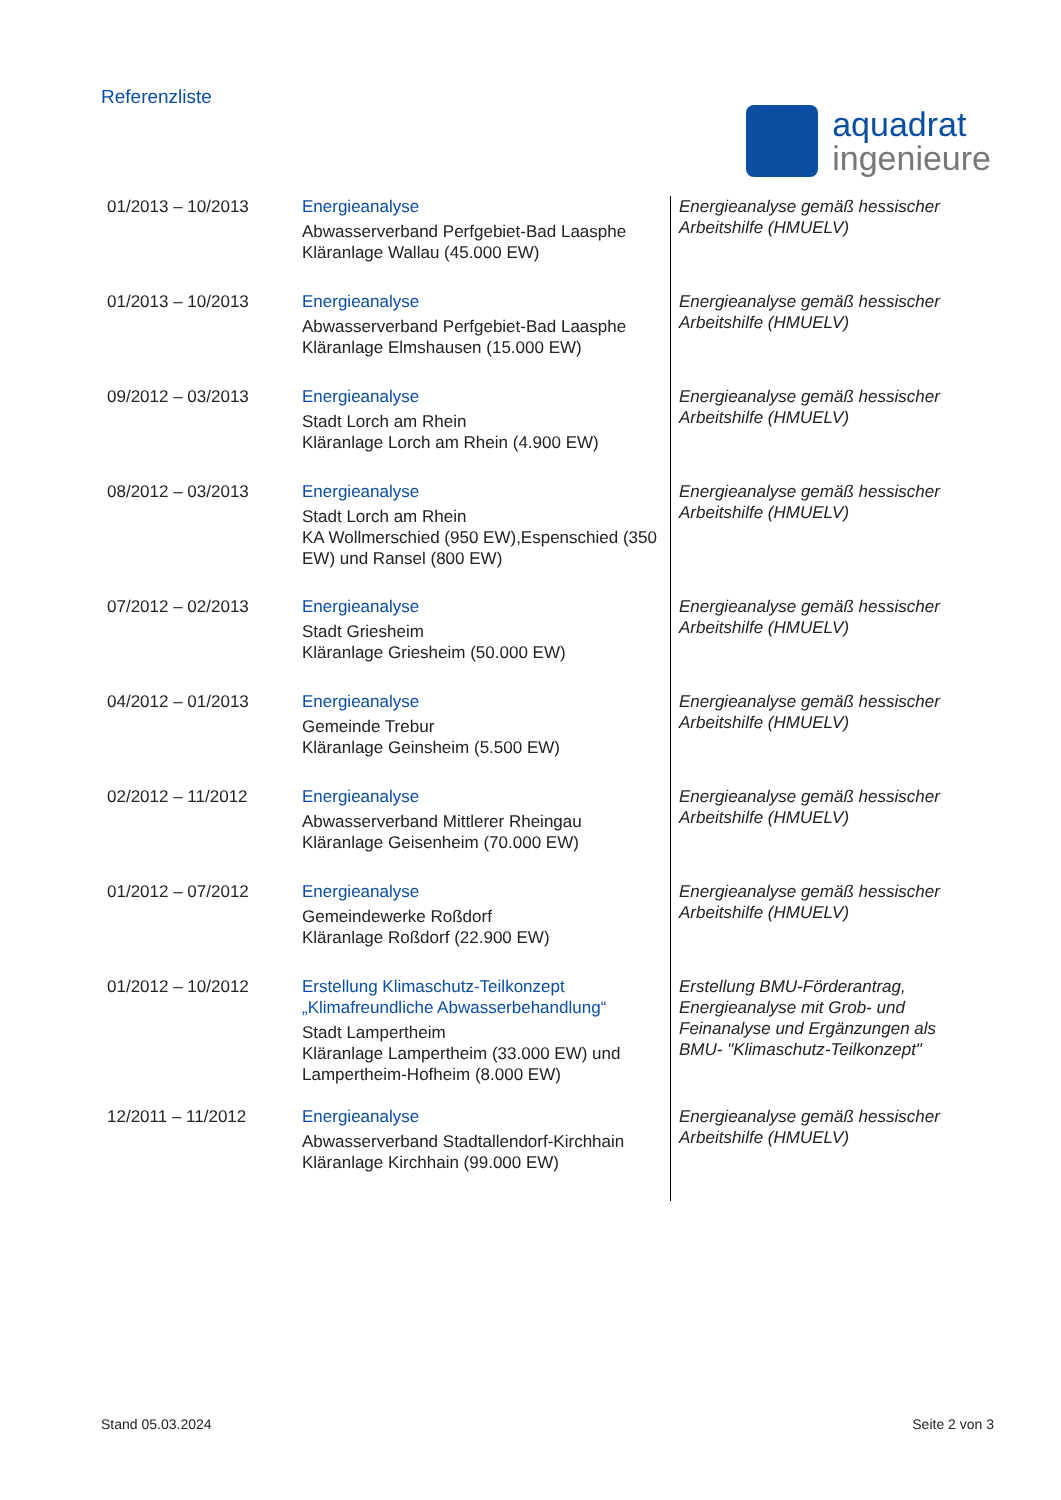Referenzliste
aquadrat
ingenieure
| 01/2013 – 10/2013 | Energieanalyse Abwasserverband Perfgebiet-Bad Laasphe Kläranlage Wallau (45.000 EW) | Energieanalyse gemäß hessischer Arbeitshilfe (HMUELV) |
| 01/2013 – 10/2013 | Energieanalyse Abwasserverband Perfgebiet-Bad Laasphe Kläranlage Elmshausen (15.000 EW) | Energieanalyse gemäß hessischer Arbeitshilfe (HMUELV) |
| 09/2012 – 03/2013 | Energieanalyse Stadt Lorch am Rhein Kläranlage Lorch am Rhein (4.900 EW) | Energieanalyse gemäß hessischer Arbeitshilfe (HMUELV) |
| 08/2012 – 03/2013 | Energieanalyse Stadt Lorch am Rhein KA Wollmerschied (950 EW),Espenschied (350 EW) und Ransel (800 EW) | Energieanalyse gemäß hessischer Arbeitshilfe (HMUELV) |
| 07/2012 – 02/2013 | Energieanalyse Stadt Griesheim Kläranlage Griesheim (50.000 EW) | Energieanalyse gemäß hessischer Arbeitshilfe (HMUELV) |
| 04/2012 – 01/2013 | Energieanalyse Gemeinde Trebur Kläranlage Geinsheim (5.500 EW) | Energieanalyse gemäß hessischer Arbeitshilfe (HMUELV) |
| 02/2012 – 11/2012 | Energieanalyse Abwasserverband Mittlerer Rheingau Kläranlage Geisenheim (70.000 EW) | Energieanalyse gemäß hessischer Arbeitshilfe (HMUELV) |
| 01/2012 – 07/2012 | Energieanalyse Gemeindewerke Roßdorf Kläranlage Roßdorf (22.900 EW) | Energieanalyse gemäß hessischer Arbeitshilfe (HMUELV) |
| 01/2012 – 10/2012 | Erstellung Klimaschutz-Teilkonzept „Klimafreundliche Abwasserbehandlung“ Stadt Lampertheim Kläranlage Lampertheim (33.000 EW) und Lampertheim-Hofheim (8.000 EW) | Erstellung BMU-Förderantrag, Energieanalyse mit Grob- und Feinanalyse und Ergänzungen als BMU- "Klimaschutz-Teilkonzept" |
| 12/2011 – 11/2012 | Energieanalyse Abwasserverband Stadtallendorf-Kirchhain Kläranlage Kirchhain (99.000 EW) | Energieanalyse gemäß hessischer Arbeitshilfe (HMUELV) |
Stand 05.03.2024 Seite 2 von 3